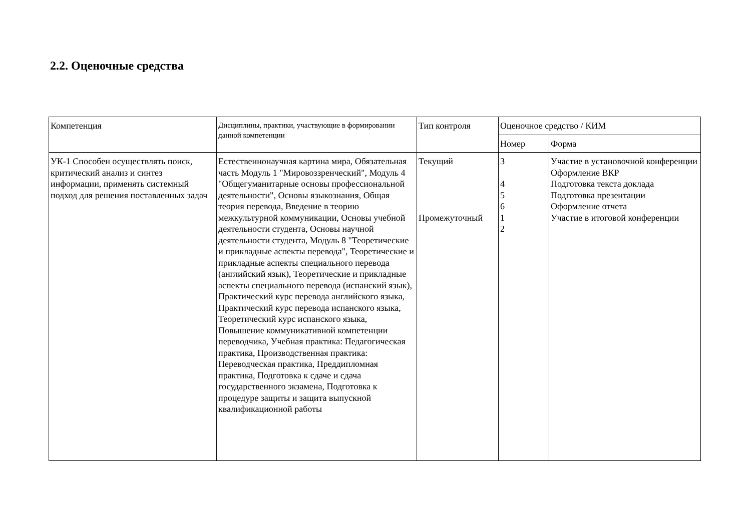2.2. Оценочные средства
| Компетенция | Дисциплины, практики, участвующие в формировании данной компетенции | Тип контроля | Оценочное средство / КИМ | |
| --- | --- | --- | --- | --- |
| | | | Номер | Форма |
| УК-1 Способен осуществлять поиск, критический анализ и синтез информации, применять системный подход для решения поставленных задач | Естественнонаучная картина мира, Обязательная часть Модуль 1 "Мировоззренческий", Модуль 4 "Общегуманитарные основы профессиональной деятельности", Основы языкознания, Общая теория перевода, Введение в теорию межкультурной коммуникации, Основы учебной деятельности студента, Основы научной деятельности студента, Модуль 8 "Теоретические и прикладные аспекты перевода", Теоретические и прикладные аспекты специального перевода (английский язык), Теоретические и прикладные аспекты специального перевода (испанский язык), Практический курс перевода английского языка, Практический курс перевода испанского языка, Теоретический курс испанского языка, Повышение коммуникативной компетенции переводчика, Учебная практика: Педагогическая практика, Производственная практика: Переводческая практика, Преддипломная практика, Подготовка к сдаче и сдача государственного экзамена, Подготовка к процедуре защиты и защита выпускной квалификационной работы | Текущий Промежуточный | 3 4 5 6 1 2 | Участие в установочной конференции Оформление ВКР Подготовка текста доклада Подготовка презентации Оформление отчета Участие в итоговой конференции |